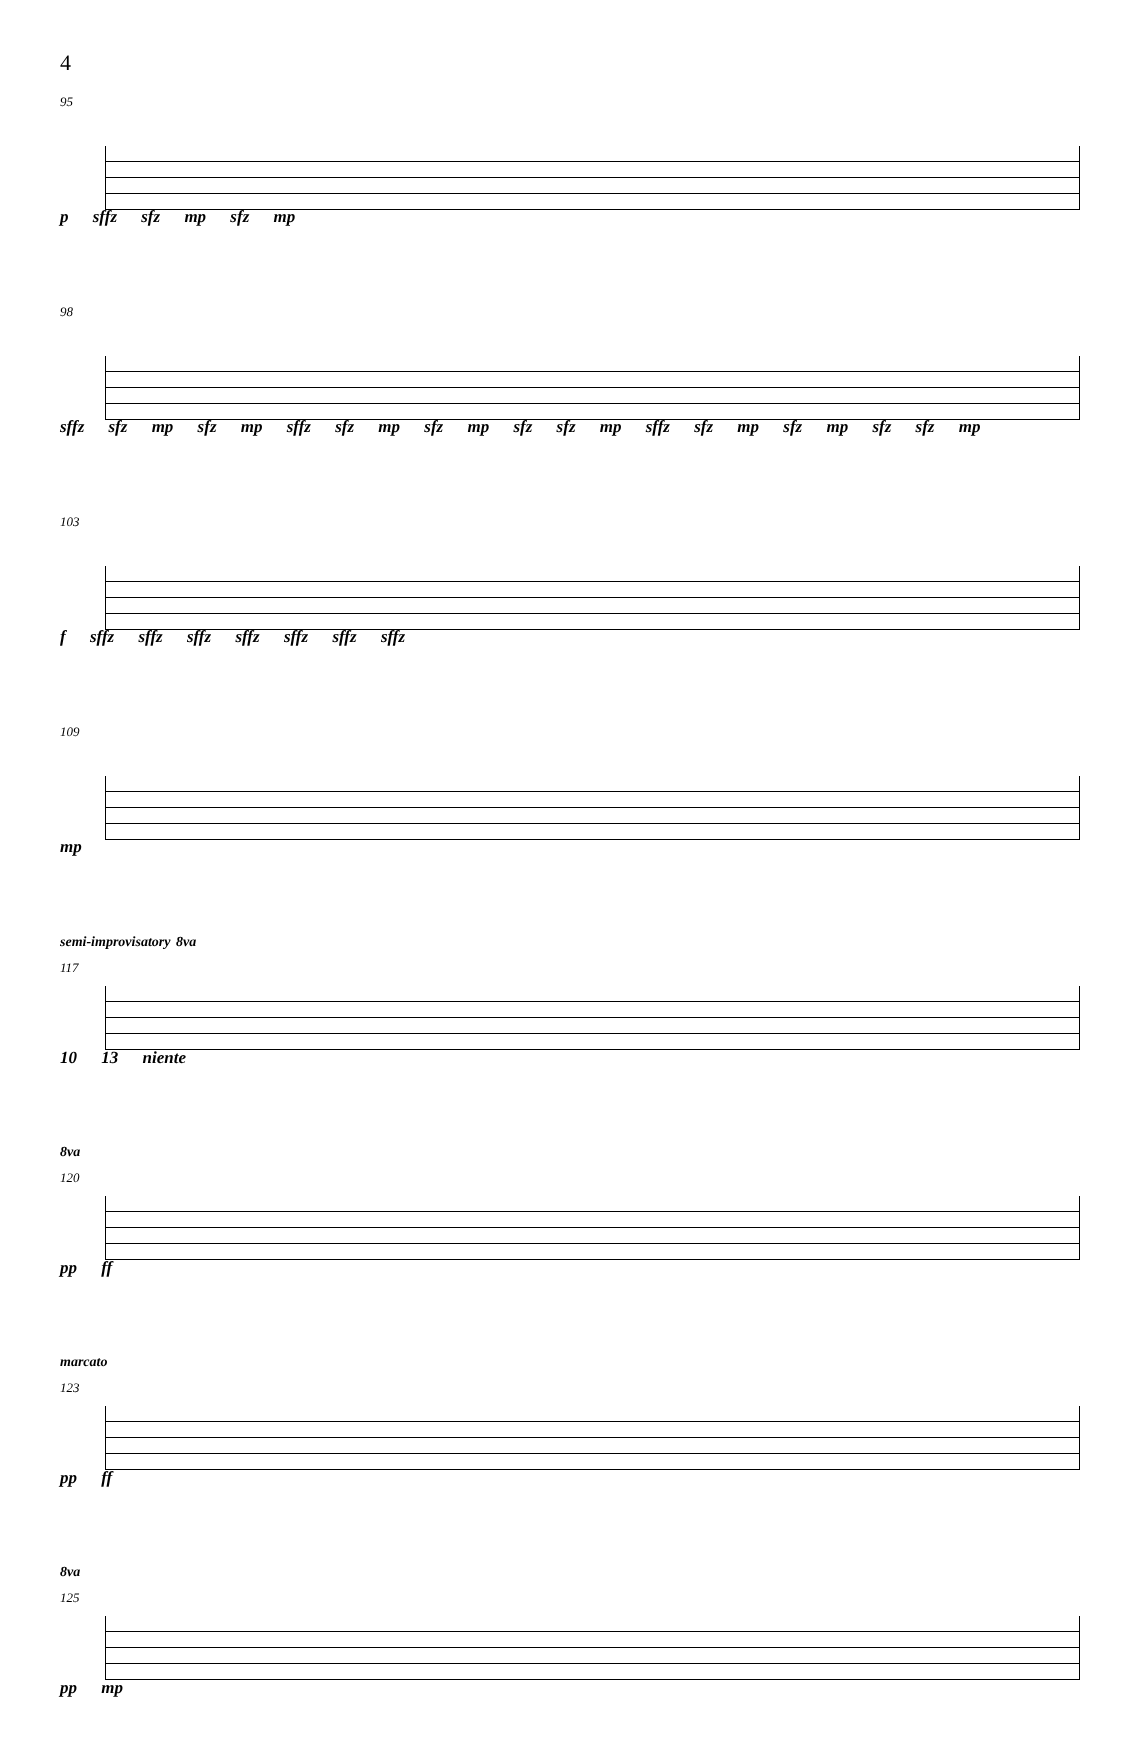4
95
p sffz sfz mp sfz mp
98
sffz sfz mp sfz mp sffz sfz mp sfz mp sfz sfz mp sffz sfz mp sfz mp sfz sfz mp
103
f sffz sffz sffz sffz sffz sffz sffz
109
mp
semi-improvisatory 8va
117
10 13 niente
8va
120
pp ff
marcato
123
pp ff
8va
125
pp mp